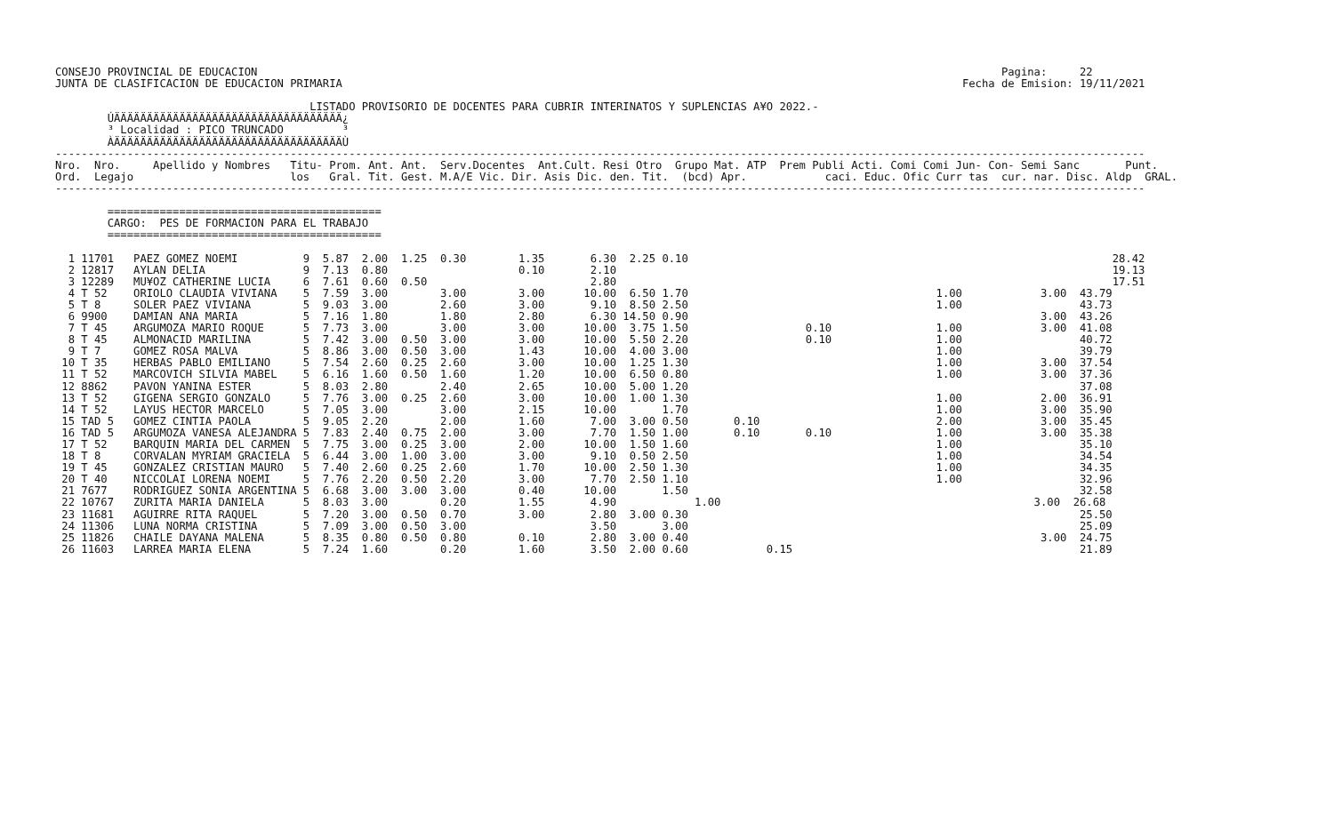CONSEJO PROVINCIAL DE EDUCACION                                                                                                                  Pagina:     22
JUNTA DE CLASIFICACION DE EDUCACION PRIMARIA                                                                                               Fecha de Emision: 19/11/2021

                                       LISTADO PROVISORIO DE DOCENTES PARA CUBRIR INTERINATOS Y SUPLENCIAS A¥O 2022.-
        ÚÄÄÄÄÄÄÄÄÄÄÄÄÄÄÄÄÄÄÄÄÄÄÄÄÄÄÄÄÄÄÄÄÄÄÄ¿
        ³ Localidad : PICO TRUNCADO         ³
        ÀÄÄÄÄÄÄÄÄÄÄÄÄÄÄÄÄÄÄÄÄÄÄÄÄÄÄÄÄÄÄÄÄÄÄÄÙ
-----------------------------------------------------------------------------------------------------------------------------------------------------------------------
Nro.  Nro.     Apellido y Nombres   Titu- Prom. Ant. Ant.  Serv.Docentes  Ant.Cult. Resi Otro  Grupo Mat. ATP  Prem Publi Acti. Comi Comi Jun- Con- Semi Sanc       Punt.
Ord.  Legajo                        los   Gral. Tit. Gest. M.A/E Vic. Dir. Asis Dic. den. Tit.  (bcd) Apr.            caci. Educ. Ofic Curr tas  cur. nar. Disc. Aldp  GRAL.
-----------------------------------------------------------------------------------------------------------------------------------------------------------------------

        ==========================================
        CARGO:  PES DE FORMACION PARA EL TRABAJO
        ==========================================

  1 11701   PAEZ GOMEZ NOEMI          9  5.87  2.00  1.25  0.30        1.35       6.30  2.25 0.10                                                                 28.42
  2 12817   AYLAN DELIA               9  7.13  0.80                    0.10       2.10                                                                            19.13
  3 12289   MU¥OZ CATHERINE LUCIA     6  7.61  0.60  0.50                         2.80                                                                            17.51
  4 T 52    ORIOLO CLAUDIA VIVIANA    5  7.59  3.00        3.00        3.00      10.00  6.50 1.70                                      1.00            3.00  43.79
  5 T 8     SOLER PAEZ VIVIANA        5  9.03  3.00        2.60        3.00       9.10  8.50 2.50                                      1.00                  43.73
  6 9900    DAMIAN ANA MARIA          5  7.16  1.80        1.80        2.80       6.30 14.50 0.90                                                      3.00  43.26
  7 T 45    ARGUMOZA MARIO ROQUE      5  7.73  3.00        3.00        3.00      10.00  3.75 1.50                  0.10                1.00            3.00  41.08
  8 T 45    ALMONACID MARILINA        5  7.42  3.00  0.50  3.00        3.00      10.00  5.50 2.20                  0.10                1.00                  40.72
  9 T 7     GOMEZ ROSA MALVA          5  8.86  3.00  0.50  3.00        1.43      10.00  4.00 3.00                                      1.00                  39.79
 10 T 35    HERBAS PABLO EMILIANO     5  7.54  2.60  0.25  2.60        3.00      10.00  1.25 1.30                                      1.00            3.00  37.54
 11 T 52    MARCOVICH SILVIA MABEL    5  6.16  1.60  0.50  1.60        1.20      10.00  6.50 0.80                                      1.00            3.00  37.36
 12 8862    PAVON YANINA ESTER        5  8.03  2.80        2.40        2.65      10.00  5.00 1.20                                                            37.08
 13 T 52    GIGENA SERGIO GONZALO     5  7.76  3.00  0.25  2.60        3.00      10.00  1.00 1.30                                      1.00            2.00  36.91
 14 T 52    LAYUS HECTOR MARCELO      5  7.05  3.00        3.00        2.15      10.00       1.70                                      1.00            3.00  35.90
 15 TAD 5   GOMEZ CINTIA PAOLA        5  9.05  2.20        2.00        1.60       7.00  3.00 0.50       0.10                           2.00            3.00  35.45
 16 TAD 5   ARGUMOZA VANESA ALEJANDRA 5  7.83  2.40  0.75  2.00        3.00       7.70  1.50 1.00       0.10       0.10                1.00            3.00  35.38
 17 T 52    BARQUIN MARIA DEL CARMEN  5  7.75  3.00  0.25  3.00        2.00      10.00  1.50 1.60                                      1.00                  35.10
 18 T 8     CORVALAN MYRIAM GRACIELA  5  6.44  3.00  1.00  3.00        3.00       9.10  0.50 2.50                                      1.00                  34.54
 19 T 45    GONZALEZ CRISTIAN MAURO   5  7.40  2.60  0.25  2.60        1.70      10.00  2.50 1.30                                      1.00                  34.35
 20 T 40    NICCOLAI LORENA NOEMI     5  7.76  2.20  0.50  2.20        3.00       7.70  2.50 1.10                                      1.00                  32.96
 21 7677    RODRIGUEZ SONIA ARGENTINA 5  6.68  3.00  3.00  3.00        0.40      10.00       1.50                                                            32.58
 22 10767   ZURITA MARIA DANIELA      5  8.03  3.00        0.20        1.55       4.90            1.00                                                3.00  26.68
 23 11681   AGUIRRE RITA RAQUEL       5  7.20  3.00  0.50  0.70        3.00       2.80  3.00 0.30                                                            25.50
 24 11306   LUNA NORMA CRISTINA       5  7.09  3.00  0.50  3.00                   3.50       3.00                                                            25.09
 25 11826   CHAILE DAYANA MALENA      5  8.35  0.80  0.50  0.80        0.10       2.80  3.00 0.40                                                      3.00  24.75
 26 11603   LARREA MARIA ELENA        5  7.24  1.60        0.20        1.60       3.50  2.00 0.60            0.15                                            21.89